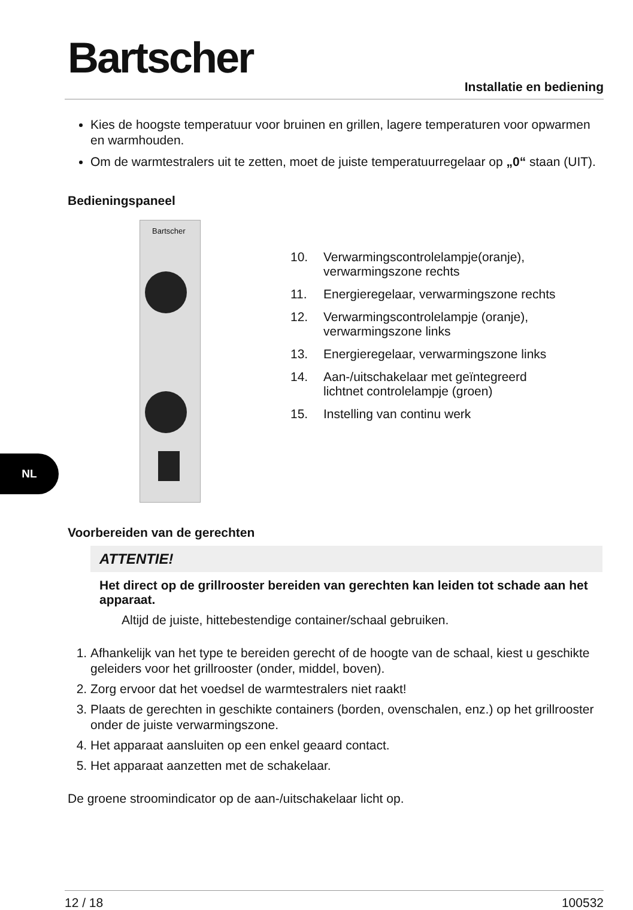Bartscher
Installatie en bediening
Kies de hoogste temperatuur voor bruinen en grillen, lagere temperaturen voor opwarmen en warmhouden.
Om de warmtestralers uit te zetten, moet de juiste temperatuurregelaar op „0“ staan (UIT).
Bedieningspaneel
Bartscher
10. Verwarmingscontrolelampje(oranje),
verwarmingszone rechts
11. Energieregelaar, verwarmingszone rechts
12. Verwarmingscontrolelampje (oranje),
verwarmingszone links
13. Energieregelaar, verwarmingszone links
14. Aan-/uitschakelaar met geïntegreerd
lichtnet controlelampje (groen)
15. Instelling van continu werk
Voorbereiden van de gerechten
ATTENTIE!
Het direct op de grillrooster bereiden van gerechten kan leiden tot schade aan het apparaat.
Altijd de juiste, hittebestendige container/schaal gebruiken.
1. Afhankelijk van het type te bereiden gerecht of de hoogte van de schaal, kiest u geschikte geleiders voor het grillrooster (onder, middel, boven).
2. Zorg ervoor dat het voedsel de warmtestralers niet raakt!
3. Plaats de gerechten in geschikte containers (borden, ovenschalen, enz.) op het grillrooster onder de juiste verwarmingszone.
4. Het apparaat aansluiten op een enkel geaard contact.
5. Het apparaat aanzetten met de schakelaar.
De groene stroomindicator op de aan-/uitschakelaar licht op.
NL
12 / 18 100532